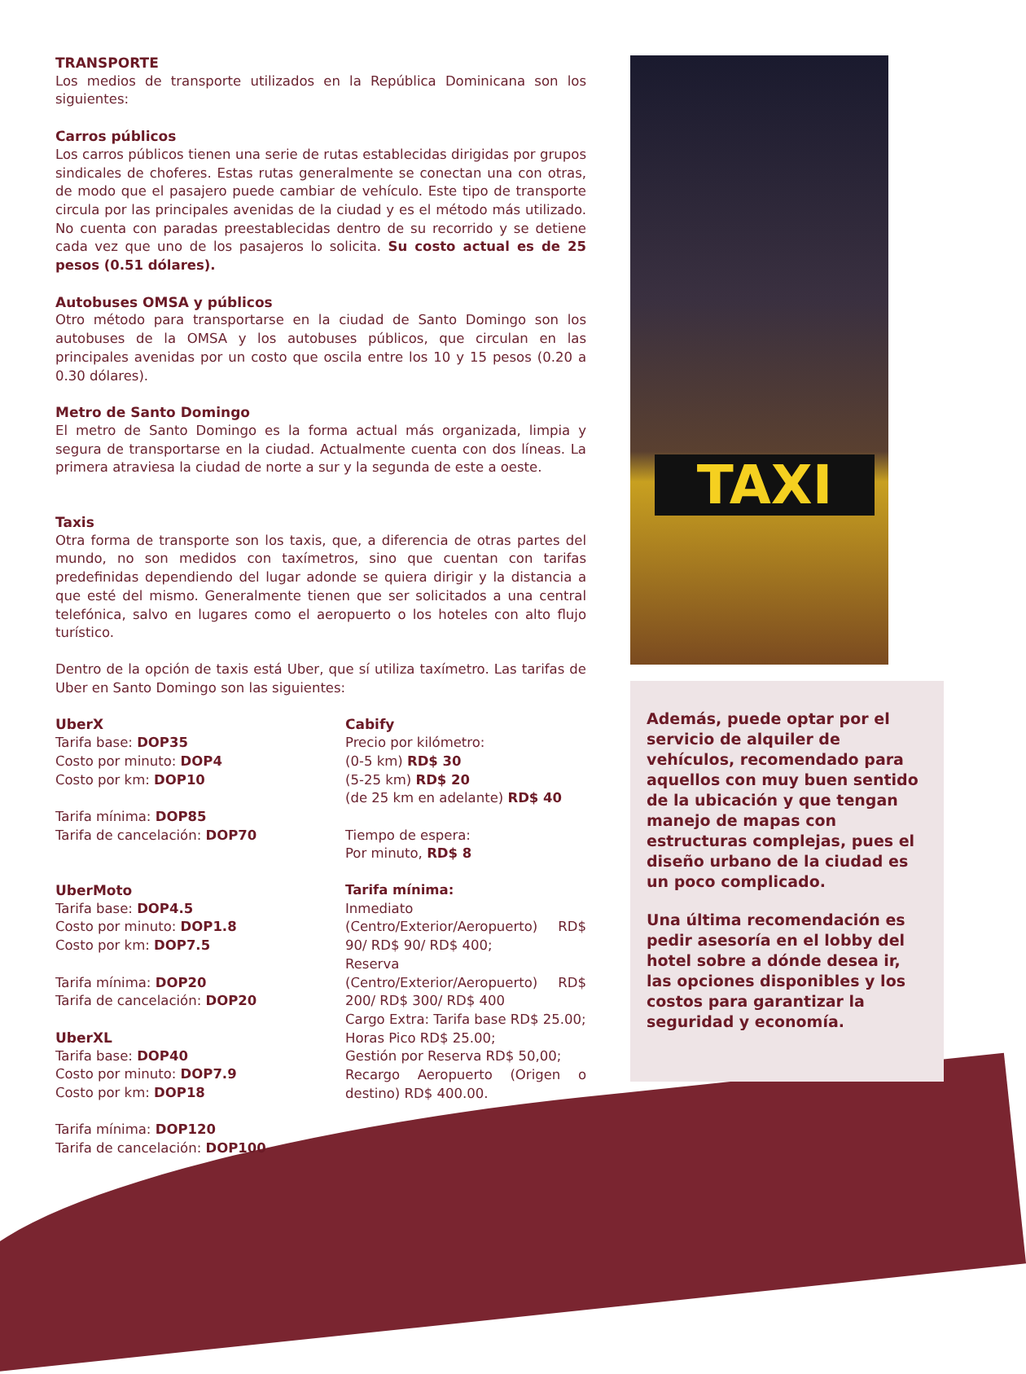TRANSPORTE
Los medios de transporte utilizados en la República Dominicana son los siguientes:
Carros públicos
Los carros públicos tienen una serie de rutas establecidas dirigidas por grupos sindicales de choferes. Estas rutas generalmente se conectan una con otras, de modo que el pasajero puede cambiar de vehículo. Este tipo de transporte circula por las principales avenidas de la ciudad y es el método más utilizado. No cuenta con paradas preestablecidas dentro de su recorrido y se detiene cada vez que uno de los pasajeros lo solicita. Su costo actual es de 25 pesos (0.51 dólares).
Autobuses OMSA y públicos
Otro método para transportarse en la ciudad de Santo Domingo son los autobuses de la OMSA y los autobuses públicos, que circulan en las principales avenidas por un costo que oscila entre los 10 y 15 pesos (0.20 a 0.30 dólares).
Metro de Santo Domingo
El metro de Santo Domingo es la forma actual más organizada, limpia y segura de transportarse en la ciudad. Actualmente cuenta con dos líneas. La primera atraviesa la ciudad de norte a sur y la segunda de este a oeste.
Taxis
Otra forma de transporte son los taxis, que, a diferencia de otras partes del mundo, no son medidos con taxímetros, sino que cuentan con tarifas predefinidas dependiendo del lugar adonde se quiera dirigir y la distancia a que esté del mismo. Generalmente tienen que ser solicitados a una central telefónica, salvo en lugares como el aeropuerto o los hoteles con alto flujo turístico.
Dentro de la opción de taxis está Uber, que sí utiliza taxímetro. Las tarifas de Uber en Santo Domingo son las siguientes:
UberX
Tarifa base: DOP35
Costo por minuto: DOP4
Costo por km: DOP10
Tarifa mínima: DOP85
Tarifa de cancelación: DOP70
UberMoto
Tarifa base: DOP4.5
Costo por minuto: DOP1.8
Costo por km: DOP7.5
Tarifa mínima: DOP20
Tarifa de cancelación: DOP20
UberXL
Tarifa base: DOP40
Costo por minuto: DOP7.9
Costo por km: DOP18
Tarifa mínima: DOP120
Tarifa de cancelación: DOP100
Cabify
Precio por kilómetro:
(0-5 km) RD$ 30
(5-25 km) RD$ 20
(de 25 km en adelante) RD$ 40
Tiempo de espera:
Por minuto, RD$ 8
Tarifa mínima:
Inmediato (Centro/Exterior/Aeropuerto) RD$ 90/ RD$ 90/ RD$ 400;
Reserva (Centro/Exterior/Aeropuerto) RD$ 200/ RD$ 300/ RD$ 400
Cargo Extra: Tarifa base RD$ 25.00;
Horas Pico RD$ 25.00;
Gestión por Reserva RD$ 50,00;
Recargo Aeropuerto (Origen o destino) RD$ 400.00.
TAXI
Además, puede optar por el servicio de alquiler de vehículos, recomendado para aquellos con muy buen sentido de la ubicación y que tengan manejo de mapas con estructuras complejas, pues el diseño urbano de la ciudad es un poco complicado.
Una última recomendación es pedir asesoría en el lobby del hotel sobre a dónde desea ir, las opciones disponibles y los costos para garantizar la seguridad y economía.